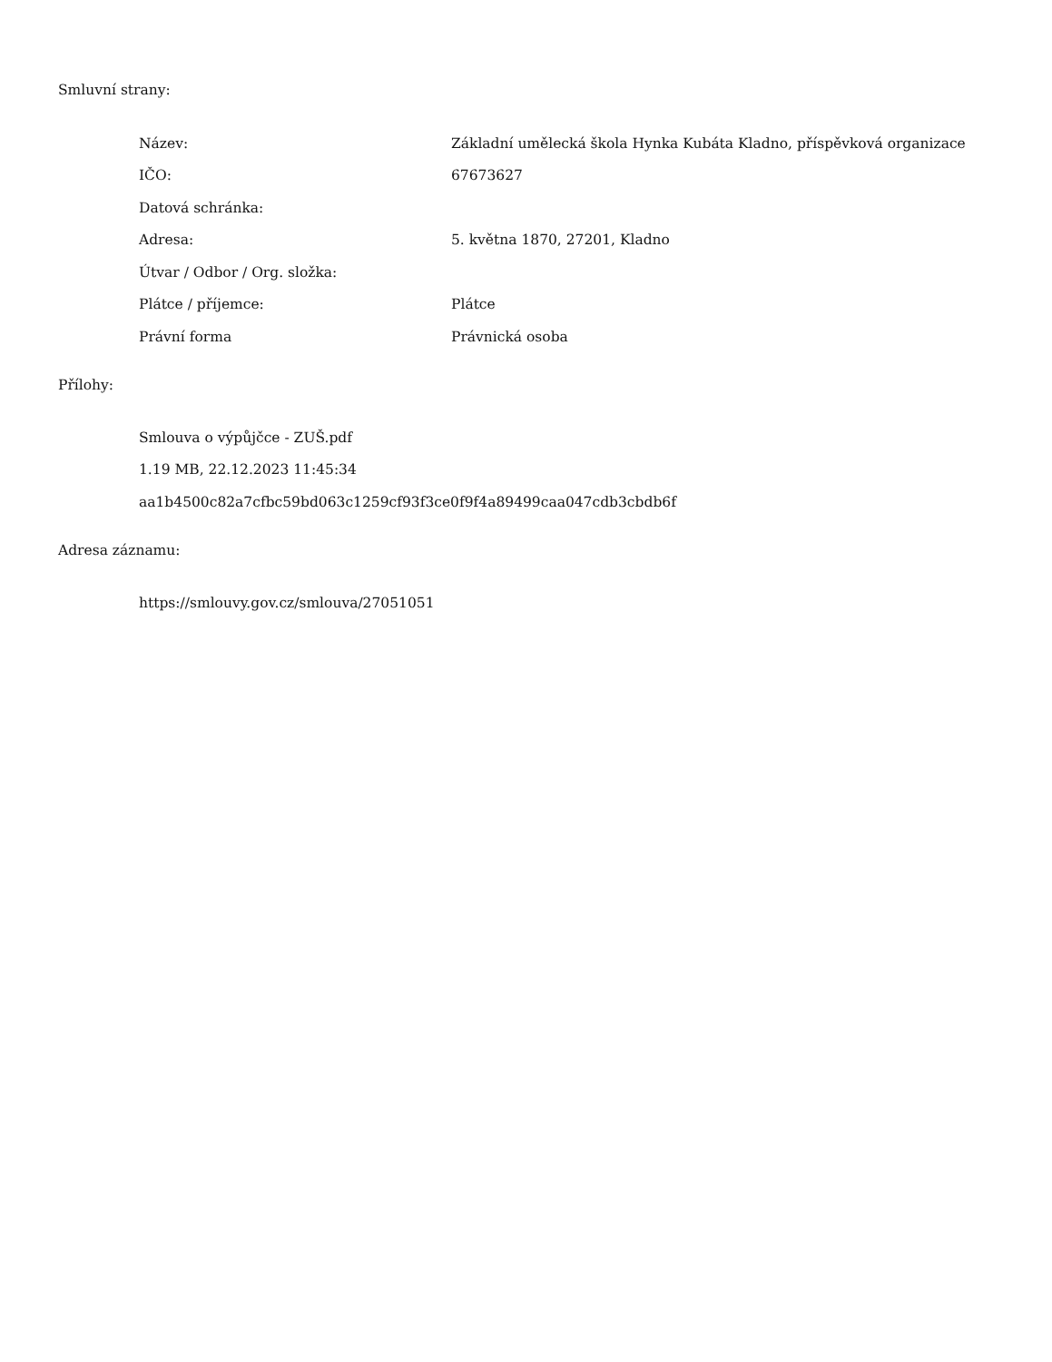Smluvní strany:
| Název: | Základní umělecká škola Hynka Kubáta Kladno, příspěvková organizace |
| IČO: | 67673627 |
| Datová schránka: | |
| Adresa: | 5. května 1870, 27201, Kladno |
| Útvar / Odbor / Org. složka: | |
| Plátce / příjemce: | Plátce |
| Právní forma | Právnická osoba |
Přílohy:
Smlouva o výpůjčce - ZUŠ.pdf
1.19 MB, 22.12.2023 11:45:34
aa1b4500c82a7cfbc59bd063c1259cf93f3ce0f9f4a89499caa047cdb3cbdb6f
Adresa záznamu:
https://smlouvy.gov.cz/smlouva/27051051